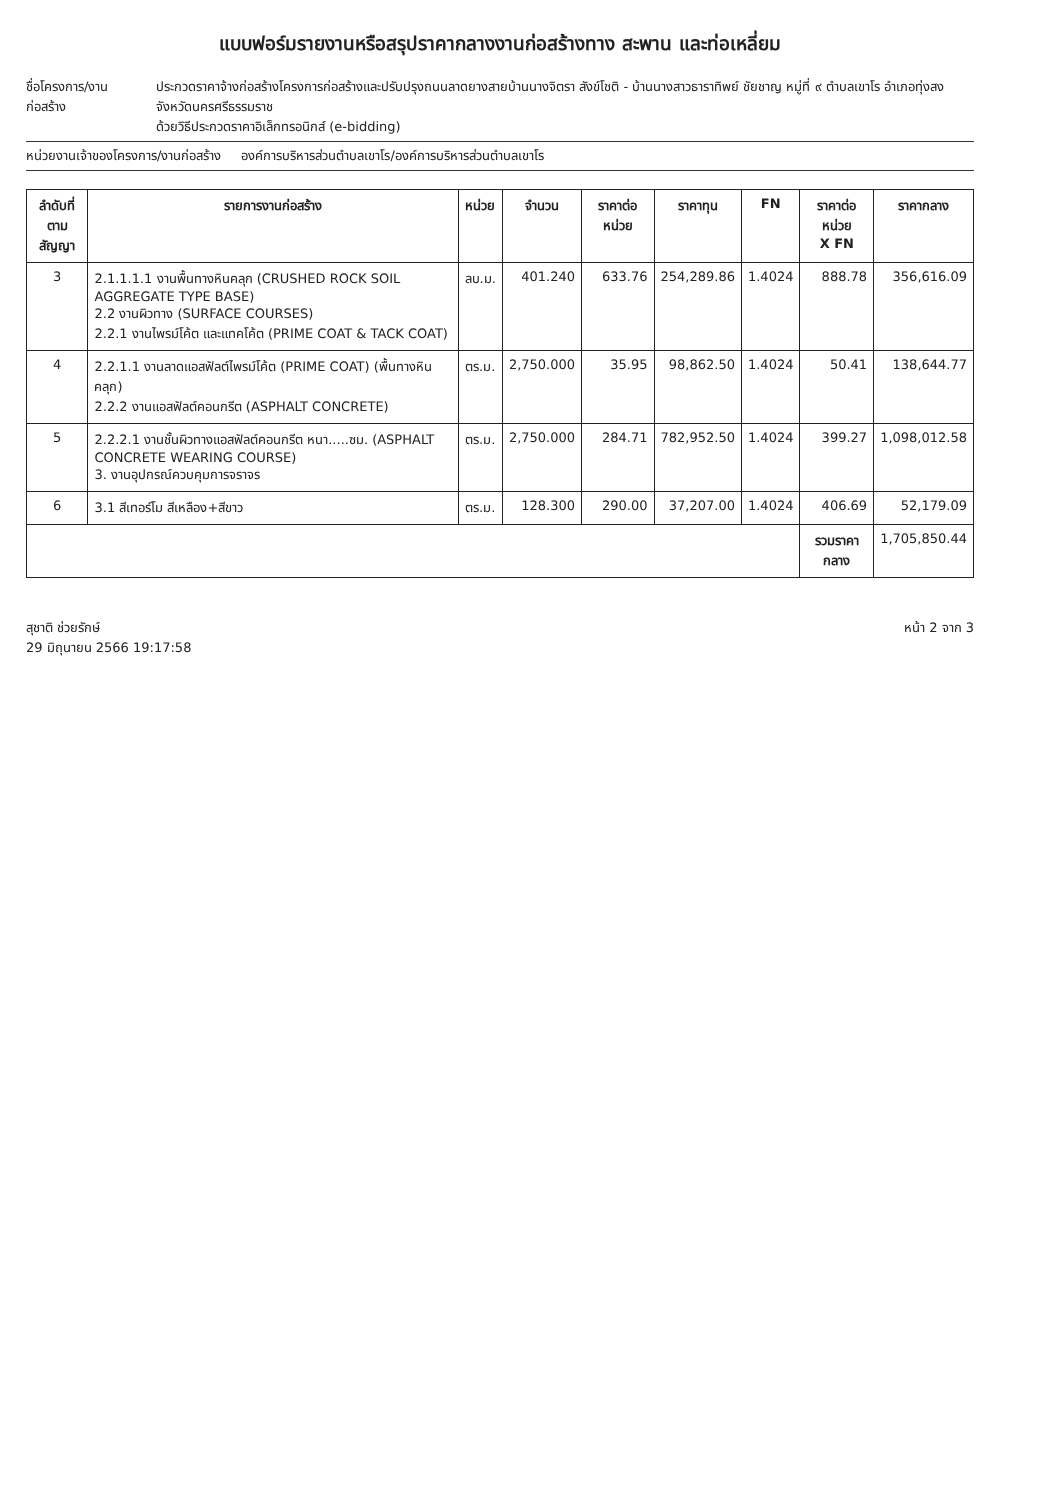แบบฟอร์มรายงานหรือสรุปราคากลางงานก่อสร้างทาง สะพาน และท่อเหลี่ยม
ชื่อโครงการ/งานก่อสร้าง ประกวดราคาจ้างก่อสร้างโครงการก่อสร้างและปรับปรุงถนนลาดยางสายบ้านนางจิตรา สังข์โชติ - บ้านนางสาวธาราทิพย์ ชัยชาญ หมู่ที่ ๙ ตำบลเขาโร อำเภอทุ่งสง จังหวัดนครศรีธรรมราช
ด้วยวิธีประกวดราคาอิเล็กทรอนิกส์ (e-bidding)
หน่วยงานเจ้าของโครงการ/งานก่อสร้าง องค์การบริหารส่วนตำบลเขาโร/องค์การบริหารส่วนตำบลเขาโร
| ลำดับที่ ตามสัญญา | รายการงานก่อสร้าง | หน่วย | จำนวน | ราคาต่อหน่วย | ราคาทุน | FN | ราคาต่อหน่วย X FN | ราคากลาง |
| --- | --- | --- | --- | --- | --- | --- | --- | --- |
| 3 | 2.1.1.1.1 งานพื้นทางหินคลุก (CRUSHED ROCK SOIL AGGREGATE TYPE BASE) 2.2 งานผิวทาง (SURFACE COURSES) 2.2.1 งานไพรม์โค้ต และแทคโค้ต (PRIME COAT & TACK COAT) | ลบ.ม. | 401.240 | 633.76 | 254,289.86 | 1.4024 | 888.78 | 356,616.09 |
| 4 | 2.2.1.1 งานลาดแอสฟัลต์ไพรม์โค้ต (PRIME COAT) (พื้นทางหินคลุก) 2.2.2 งานแอสฟัลต์คอนกรีต (ASPHALT CONCRETE) | ตร.ม. | 2,750.000 | 35.95 | 98,862.50 | 1.4024 | 50.41 | 138,644.77 |
| 5 | 2.2.2.1 งานชั้นผิวทางแอสฟัลต์คอนกรีต หนา.....ซม. (ASPHALT CONCRETE WEARING COURSE) 3. งานอุปกรณ์ควบคุมการจราจร | ตร.ม. | 2,750.000 | 284.71 | 782,952.50 | 1.4024 | 399.27 | 1,098,012.58 |
| 6 | 3.1 สีเทอร์โม สีเหลือง+สีขาว | ตร.ม. | 128.300 | 290.00 | 37,207.00 | 1.4024 | 406.69 | 52,179.09 |
| | | | | | | | รวมราคากลาง | 1,705,850.44 |
สุชาติ ช่วยรักษ์
29 มิถุนายน 2566 19:17:58
หน้า 2 จาก 3